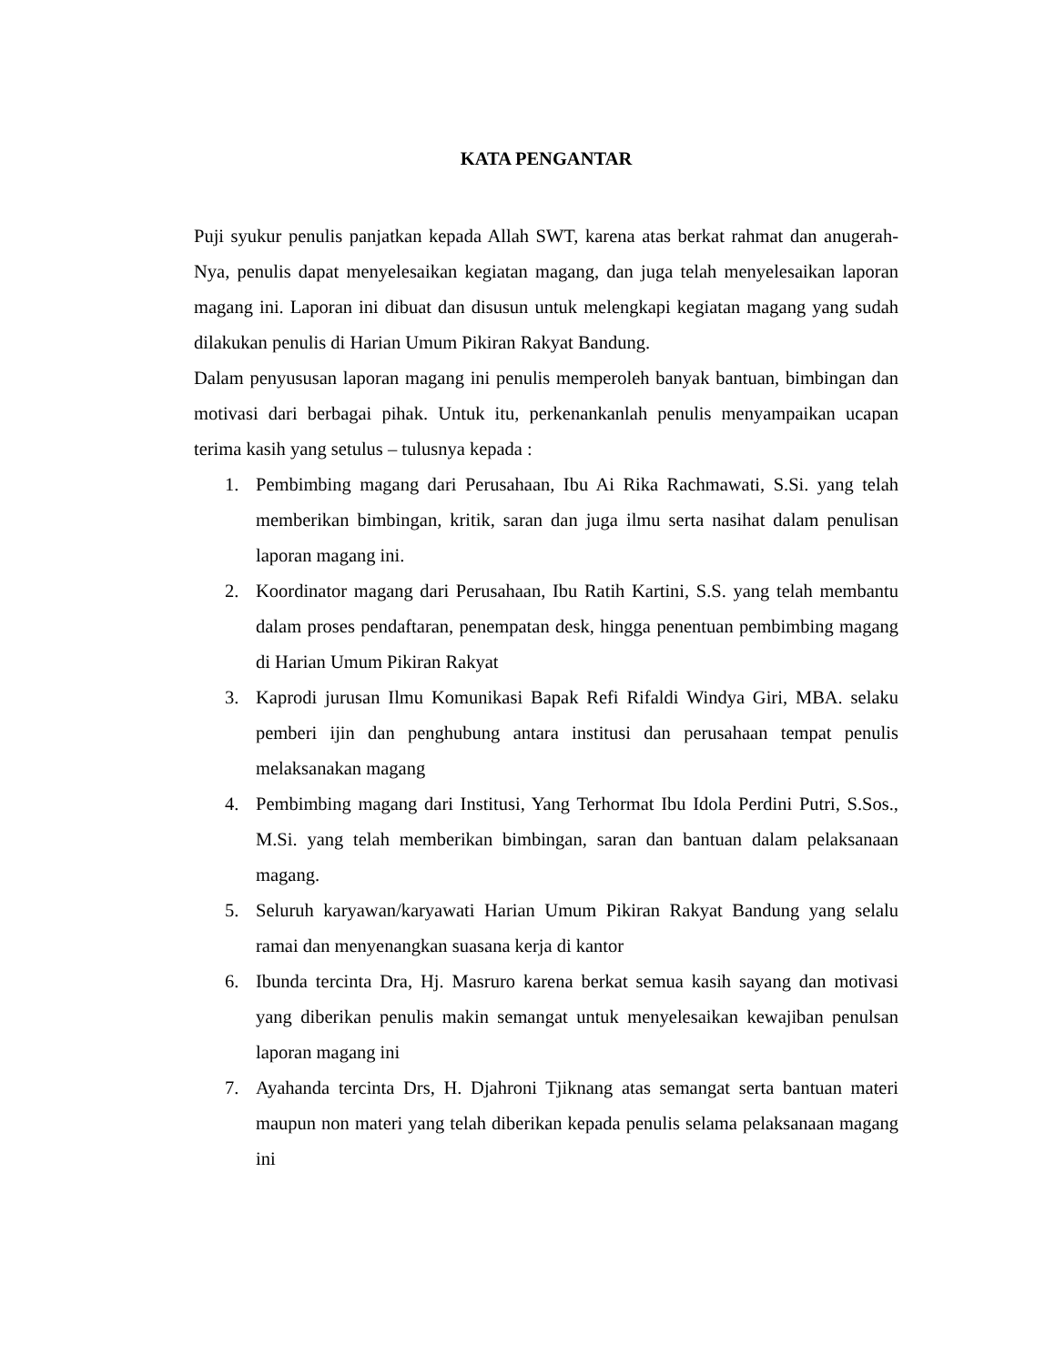KATA PENGANTAR
Puji syukur penulis panjatkan kepada Allah SWT, karena atas berkat rahmat dan anugerah-Nya, penulis dapat menyelesaikan kegiatan magang, dan juga telah menyelesaikan laporan magang ini. Laporan ini dibuat dan disusun untuk melengkapi kegiatan magang yang sudah dilakukan penulis di Harian Umum Pikiran Rakyat Bandung.
Dalam penyususan laporan magang ini penulis memperoleh banyak bantuan, bimbingan dan motivasi dari berbagai pihak. Untuk itu, perkenankanlah penulis menyampaikan ucapan terima kasih yang setulus – tulusnya kepada :
1. Pembimbing magang dari Perusahaan, Ibu Ai Rika Rachmawati, S.Si. yang telah memberikan bimbingan, kritik, saran dan juga ilmu serta nasihat dalam penulisan laporan magang ini.
2. Koordinator magang dari Perusahaan, Ibu Ratih Kartini, S.S. yang telah membantu dalam proses pendaftaran, penempatan desk, hingga penentuan pembimbing magang di Harian Umum Pikiran Rakyat
3. Kaprodi jurusan Ilmu Komunikasi Bapak Refi Rifaldi Windya Giri, MBA. selaku pemberi ijin dan penghubung antara institusi dan perusahaan tempat penulis melaksanakan magang
4. Pembimbing magang dari Institusi, Yang Terhormat Ibu Idola Perdini Putri, S.Sos., M.Si. yang telah memberikan bimbingan, saran dan bantuan dalam pelaksanaan magang.
5. Seluruh karyawan/karyawati Harian Umum Pikiran Rakyat Bandung yang selalu ramai dan menyenangkan suasana kerja di kantor
6. Ibunda tercinta Dra, Hj. Masruro karena berkat semua kasih sayang dan motivasi yang diberikan penulis makin semangat untuk menyelesaikan kewajiban penulsan laporan magang ini
7. Ayahanda tercinta Drs, H. Djahroni Tjiknang atas semangat serta bantuan materi maupun non materi yang telah diberikan kepada penulis selama pelaksanaan magang ini